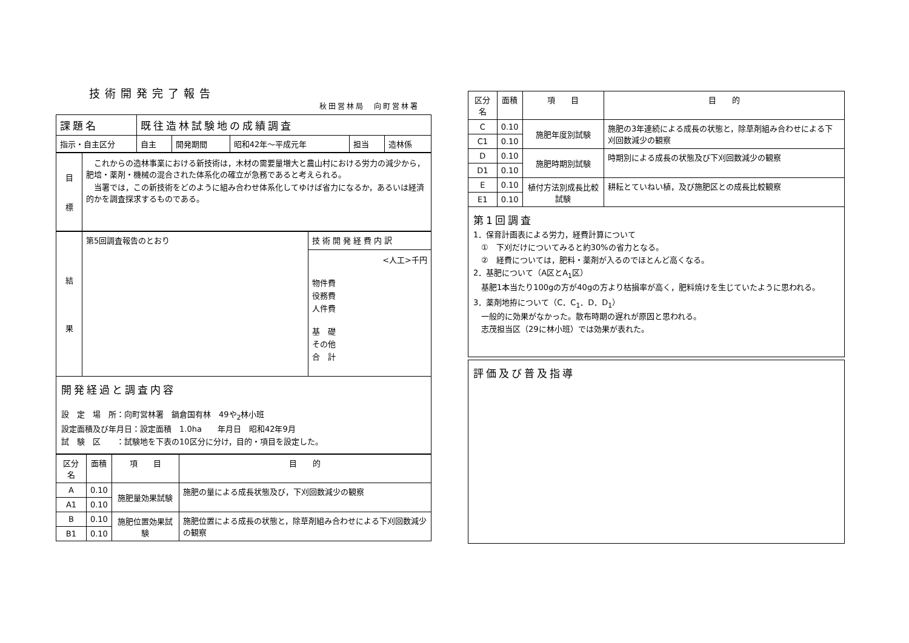技術開発完了報告
秋田営林局　向町営林署
| 課題名 | 既往造林試験地の成績調査 | | | | |
| 指示・自主区分 | 自主 | 開発期間 | 昭和42年～平成元年 | 担当 | 造林係 |
| 目 標 | これからの造林事業における新技術は，木材の需要量増大と農山村における労力の減少から，肥培・薬剤・機械の混合された体系化の確立が急務であると考えられる。 当署では，この新技術をどのように組み合わせ体系化してゆけば省力になるか，あるいは経済的かを調査探求するものである。 |
| 結 果 | 第5回調査報告のとおり | 技術開発経費内訳 |
| | | <人工>千円 物件費 役務費 人件費 基 礎 その他 合 計 |
開発経過と調査内容
設　定　場　所：向町営林署　鍋倉国有林　49や<sub>2</sub>林小班
設定面積及び年月日：設定面積　1.0ha　　年月日　昭和42年9月
試　験　区　　：試験地を下表の10区分に分け，目的・項目を設定した。
| 区分名 | 面積 | 項 目 | 目 的 |
| --- | --- | --- | --- |
| A | 0.10 | 施肥量効果試験 | 施肥の量による成長状態及び，下刈回数減少の観察 |
| A1 | 0.10 | | |
| B | 0.10 | 施肥位置効果試験 | 施肥位置による成長の状態と，除草剤組み合わせによる下刈回数減少の観察 |
| B1 | 0.10 | | |
| 区分名 | 面積 | 項 目 | 目 的 |
| --- | --- | --- | --- |
| C | 0.10 | 施肥年度別試験 | 施肥の3年連続による成長の状態と，除草剤組み合わせによる下刈回数減少の観察 |
| C1 | 0.10 | | |
| D | 0.10 | 施肥時期別試験 | 時期別による成長の状態及び下刈回数減少の観察 |
| D1 | 0.10 | | |
| E | 0.10 | 植付方法別成長比較試験 | 耕耘とていねい植，及び施肥区との成長比較観察 |
| E1 | 0.10 | | |
第1回調査
1．保育計画表による労力，経費計算について
　①　下刈だけについてみると約30%の省力となる。
　②　経費については，肥料・薬剤が入るのでほとんど高くなる。
2．基肥について（A区とA<sub>1</sub>区）
　基肥1本当たり100gの方が40gの方より枯損率が高く，肥料焼けを生じていたように思われる。
3．薬剤地拵について（C．C<sub>1</sub>．D．D<sub>1</sub>）
　一般的に効果がなかった。散布時期の遅れが原因と思われる。
　志茂担当区（29に林小班）では効果が表れた。
評価及び普及指導